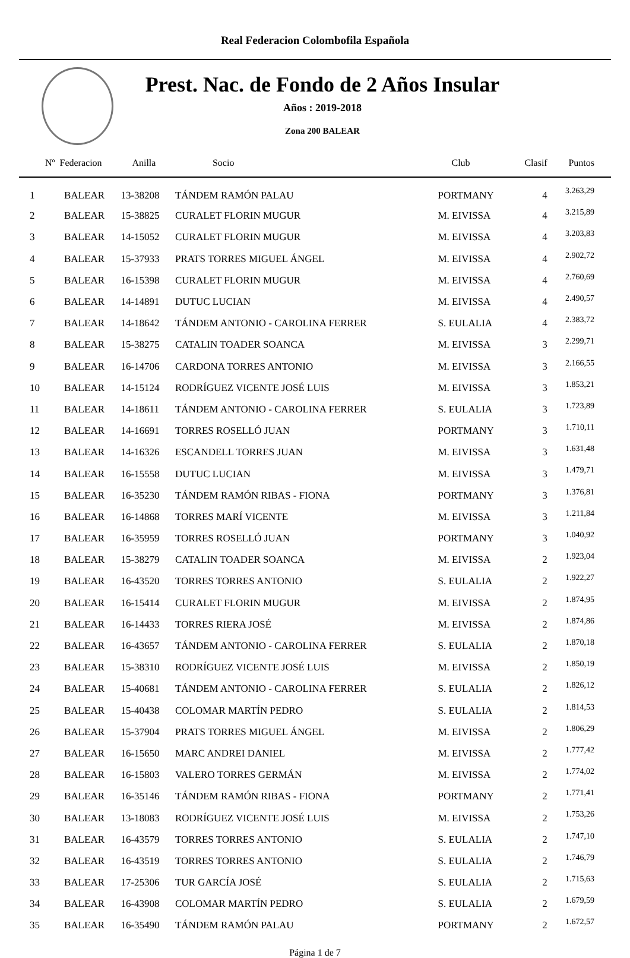Real Federacion Colombofila Española
Prest. Nac. de Fondo de 2 Años Insular
Años : 2019-2018
Zona 200 BALEAR
| Nº Federacion | | Anilla | Socio | Club | Clasif | Puntos |
| --- | --- | --- | --- | --- | --- | --- |
| 1 | BALEAR | 13-38208 | TÁNDEM RAMÓN PALAU | PORTMANY | 4 | 3.263,29 |
| 2 | BALEAR | 15-38825 | CURALET FLORIN MUGUR | M. EIVISSA | 4 | 3.215,89 |
| 3 | BALEAR | 14-15052 | CURALET FLORIN MUGUR | M. EIVISSA | 4 | 3.203,83 |
| 4 | BALEAR | 15-37933 | PRATS TORRES MIGUEL ÁNGEL | M. EIVISSA | 4 | 2.902,72 |
| 5 | BALEAR | 16-15398 | CURALET FLORIN MUGUR | M. EIVISSA | 4 | 2.760,69 |
| 6 | BALEAR | 14-14891 | DUTUC LUCIAN | M. EIVISSA | 4 | 2.490,57 |
| 7 | BALEAR | 14-18642 | TÁNDEM ANTONIO - CAROLINA FERRER | S. EULALIA | 4 | 2.383,72 |
| 8 | BALEAR | 15-38275 | CATALIN TOADER SOANCA | M. EIVISSA | 3 | 2.299,71 |
| 9 | BALEAR | 16-14706 | CARDONA TORRES ANTONIO | M. EIVISSA | 3 | 2.166,55 |
| 10 | BALEAR | 14-15124 | RODRÍGUEZ VICENTE JOSÉ LUIS | M. EIVISSA | 3 | 1.853,21 |
| 11 | BALEAR | 14-18611 | TÁNDEM ANTONIO - CAROLINA FERRER | S. EULALIA | 3 | 1.723,89 |
| 12 | BALEAR | 14-16691 | TORRES ROSELLÓ JUAN | PORTMANY | 3 | 1.710,11 |
| 13 | BALEAR | 14-16326 | ESCANDELL TORRES JUAN | M. EIVISSA | 3 | 1.631,48 |
| 14 | BALEAR | 16-15558 | DUTUC LUCIAN | M. EIVISSA | 3 | 1.479,71 |
| 15 | BALEAR | 16-35230 | TÁNDEM RAMÓN RIBAS - FIONA | PORTMANY | 3 | 1.376,81 |
| 16 | BALEAR | 16-14868 | TORRES MARÍ VICENTE | M. EIVISSA | 3 | 1.211,84 |
| 17 | BALEAR | 16-35959 | TORRES ROSELLÓ JUAN | PORTMANY | 3 | 1.040,92 |
| 18 | BALEAR | 15-38279 | CATALIN TOADER SOANCA | M. EIVISSA | 2 | 1.923,04 |
| 19 | BALEAR | 16-43520 | TORRES TORRES ANTONIO | S. EULALIA | 2 | 1.922,27 |
| 20 | BALEAR | 16-15414 | CURALET FLORIN MUGUR | M. EIVISSA | 2 | 1.874,95 |
| 21 | BALEAR | 16-14433 | TORRES RIERA JOSÉ | M. EIVISSA | 2 | 1.874,86 |
| 22 | BALEAR | 16-43657 | TÁNDEM ANTONIO - CAROLINA FERRER | S. EULALIA | 2 | 1.870,18 |
| 23 | BALEAR | 15-38310 | RODRÍGUEZ VICENTE JOSÉ LUIS | M. EIVISSA | 2 | 1.850,19 |
| 24 | BALEAR | 15-40681 | TÁNDEM ANTONIO - CAROLINA FERRER | S. EULALIA | 2 | 1.826,12 |
| 25 | BALEAR | 15-40438 | COLOMAR MARTÍN PEDRO | S. EULALIA | 2 | 1.814,53 |
| 26 | BALEAR | 15-37904 | PRATS TORRES MIGUEL ÁNGEL | M. EIVISSA | 2 | 1.806,29 |
| 27 | BALEAR | 16-15650 | MARC ANDREI DANIEL | M. EIVISSA | 2 | 1.777,42 |
| 28 | BALEAR | 16-15803 | VALERO TORRES GERMÁN | M. EIVISSA | 2 | 1.774,02 |
| 29 | BALEAR | 16-35146 | TÁNDEM RAMÓN RIBAS - FIONA | PORTMANY | 2 | 1.771,41 |
| 30 | BALEAR | 13-18083 | RODRÍGUEZ VICENTE JOSÉ LUIS | M. EIVISSA | 2 | 1.753,26 |
| 31 | BALEAR | 16-43579 | TORRES TORRES ANTONIO | S. EULALIA | 2 | 1.747,10 |
| 32 | BALEAR | 16-43519 | TORRES TORRES ANTONIO | S. EULALIA | 2 | 1.746,79 |
| 33 | BALEAR | 17-25306 | TUR GARCÍA JOSÉ | S. EULALIA | 2 | 1.715,63 |
| 34 | BALEAR | 16-43908 | COLOMAR MARTÍN PEDRO | S. EULALIA | 2 | 1.679,59 |
| 35 | BALEAR | 16-35490 | TÁNDEM RAMÓN PALAU | PORTMANY | 2 | 1.672,57 |
Página 1 de 7